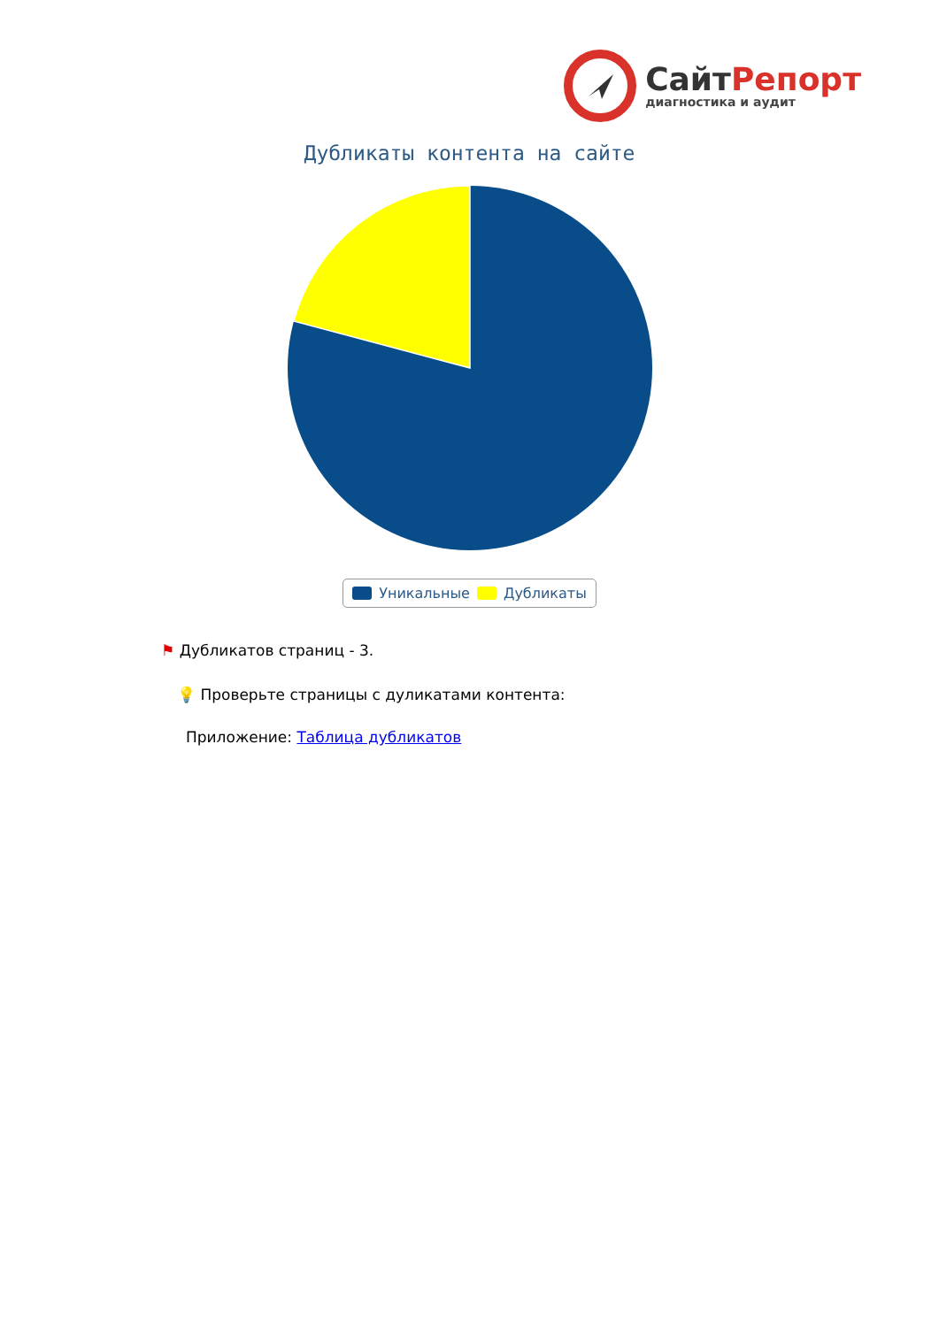СайтРепорт
диагностика и аудит
Дубликаты контента на сайте
Уникальные Дубликаты
⚑ Дубликатов страниц - 3.
💡 Проверьте страницы с дуликатами контента:
Приложение: Таблица дубликатов